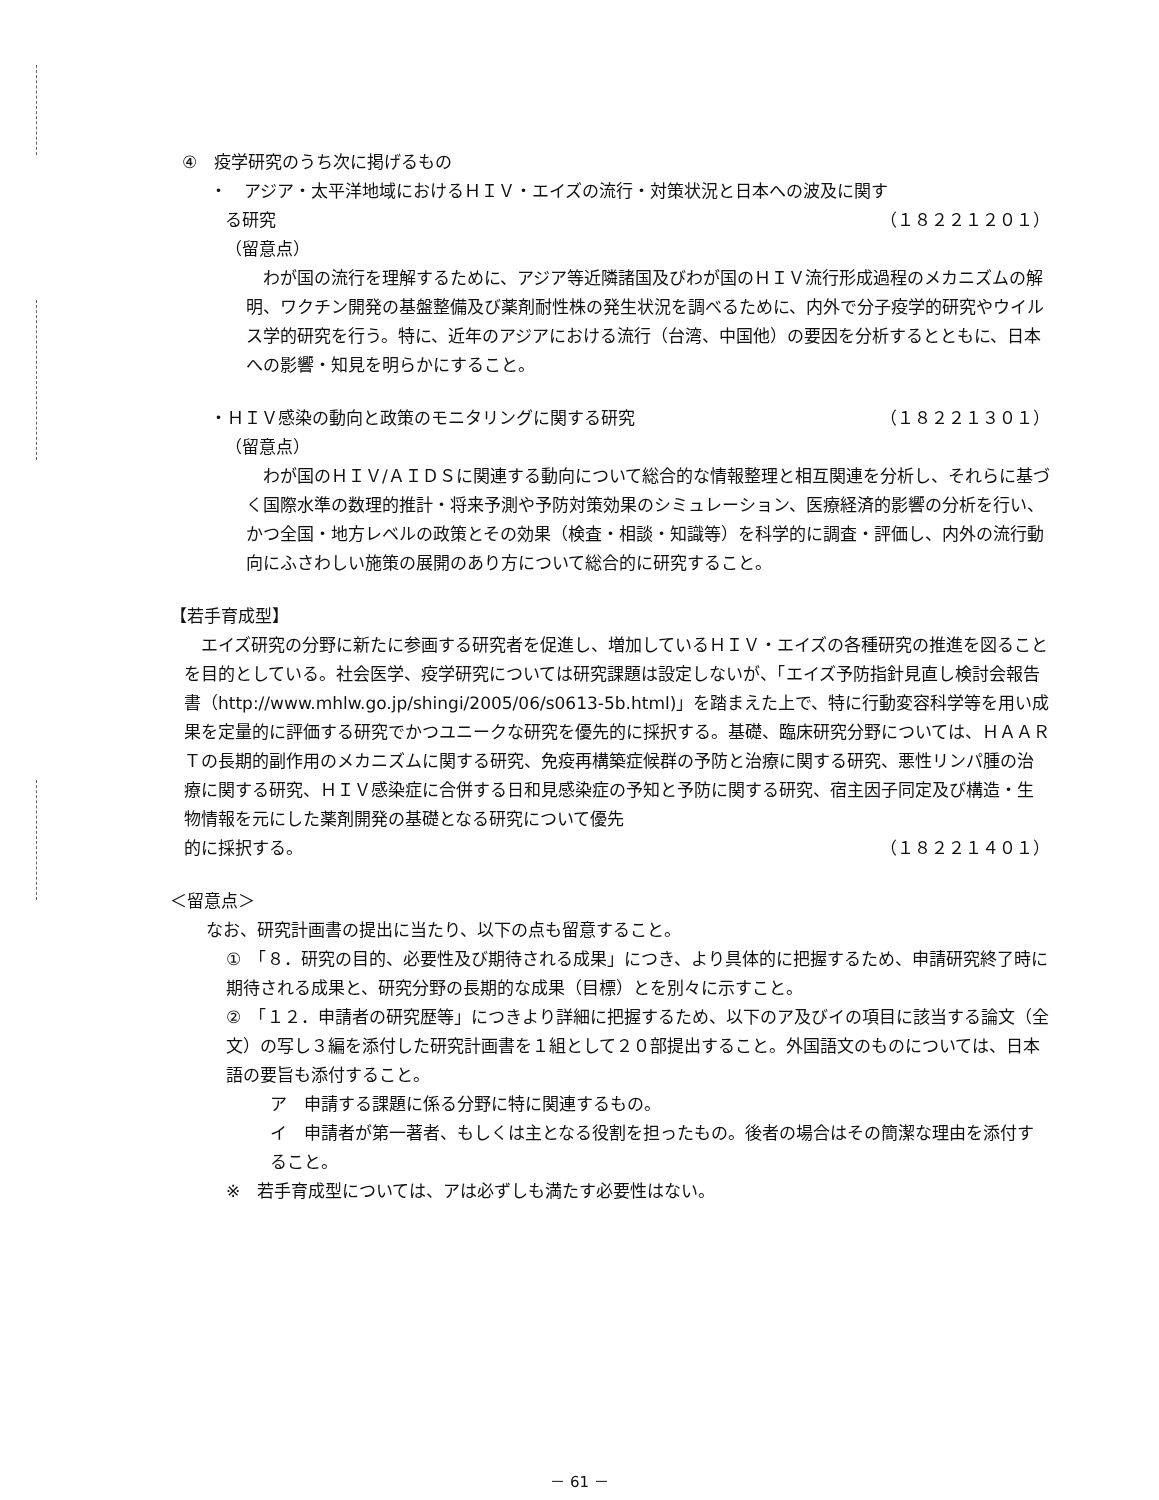④　疫学研究のうち次に掲げるもの
・　アジア・太平洋地域におけるＨＩＶ・エイズの流行・対策状況と日本への波及に関す
る研究 （１８２２１２０１）
（留意点）
　わが国の流行を理解するために、アジア等近隣諸国及びわが国のＨＩＶ流行形成過程のメカニズムの解明、ワクチン開発の基盤整備及び薬剤耐性株の発生状況を調べるために、内外で分子疫学的研究やウイルス学的研究を行う。特に、近年のアジアにおける流行（台湾、中国他）の要因を分析するとともに、日本への影響・知見を明らかにすること。
・ＨＩＶ感染の動向と政策のモニタリングに関する研究 （１８２２１３０１）
（留意点）
　わが国のＨＩＶ/ＡＩＤＳに関連する動向について総合的な情報整理と相互関連を分析し、それらに基づく国際水準の数理的推計・将来予測や予防対策効果のシミュレーション、医療経済的影響の分析を行い、かつ全国・地方レベルの政策とその効果（検査・相談・知識等）を科学的に調査・評価し、内外の流行動向にふさわしい施策の展開のあり方について総合的に研究すること。
【若手育成型】
　エイズ研究の分野に新たに参画する研究者を促進し、増加しているＨＩＶ・エイズの各種研究の推進を図ることを目的としている。社会医学、疫学研究については研究課題は設定しないが、「エイズ予防指針見直し検討会報告書（http://www.mhlw.go.jp/shingi/2005/06/s0613-5b.html)」を踏まえた上で、特に行動変容科学等を用い成果を定量的に評価する研究でかつユニークな研究を優先的に採択する。基礎、臨床研究分野については、ＨＡＡＲＴの長期的副作用のメカニズムに関する研究、免疫再構築症候群の予防と治療に関する研究、悪性リンパ腫の治療に関する研究、ＨＩＶ感染症に合併する日和見感染症の予知と予防に関する研究、宿主因子同定及び構造・生物情報を元にした薬剤開発の基礎となる研究について優先
的に採択する。 （１８２２１４０１）
＜留意点＞
なお、研究計画書の提出に当たり、以下の点も留意すること。
①　「８．研究の目的、必要性及び期待される成果」につき、より具体的に把握するため、申請研究終了時に期待される成果と、研究分野の長期的な成果（目標）とを別々に示すこと。
②　「１２．申請者の研究歴等」につきより詳細に把握するため、以下のア及びイの項目に該当する論文（全文）の写し３編を添付した研究計画書を１組として２０部提出すること。外国語文のものについては、日本語の要旨も添付すること。
ア　申請する課題に係る分野に特に関連するもの。
イ　申請者が第一著者、もしくは主となる役割を担ったもの。後者の場合はその簡潔な理由を添付すること。
※　若手育成型については、アは必ずしも満たす必要性はない。
－ 61 －